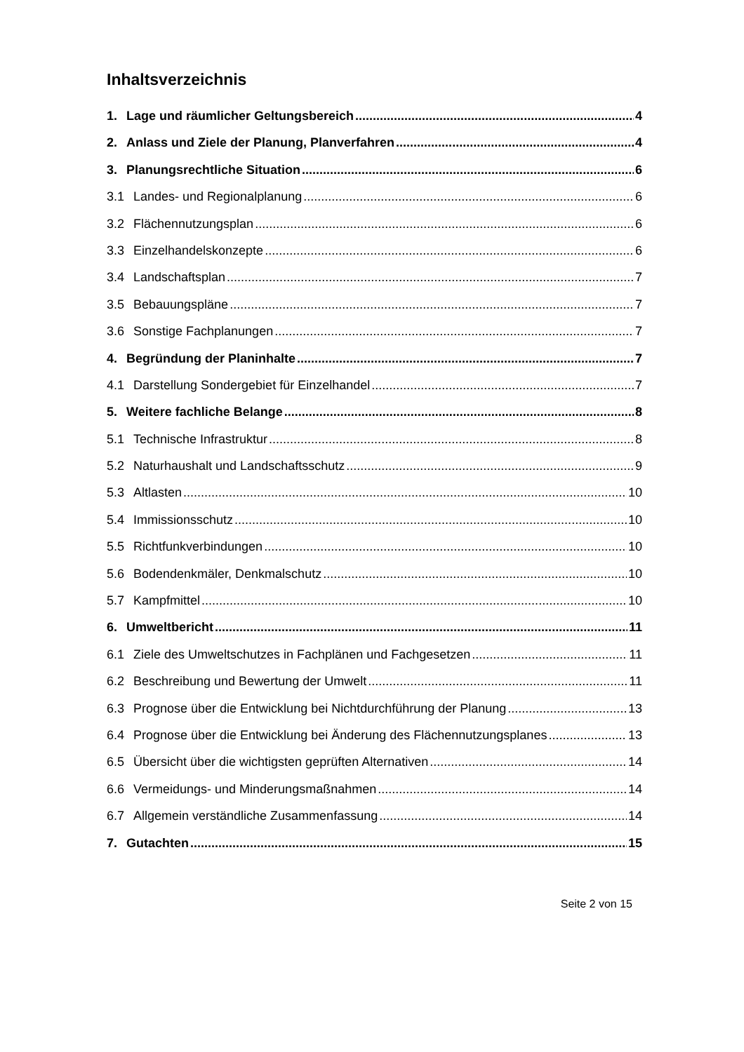Inhaltsverzeichnis
1. Lage und räumlicher Geltungsbereich 4
2. Anlass und Ziele der Planung, Planverfahren 4
3. Planungsrechtliche Situation 6
3.1 Landes- und Regionalplanung 6
3.2 Flächennutzungsplan 6
3.3 Einzelhandelskonzepte 6
3.4 Landschaftsplan 7
3.5 Bebauungspläne 7
3.6 Sonstige Fachplanungen 7
4. Begründung der Planinhalte 7
4.1 Darstellung Sondergebiet für Einzelhandel 7
5. Weitere fachliche Belange 8
5.1 Technische Infrastruktur 8
5.2 Naturhaushalt und Landschaftsschutz 9
5.3 Altlasten 10
5.4 Immissionsschutz 10
5.5 Richtfunkverbindungen 10
5.6 Bodendenkmäler, Denkmalschutz 10
5.7 Kampfmittel 10
6. Umweltbericht 11
6.1 Ziele des Umweltschutzes in Fachplänen und Fachgesetzen 11
6.2 Beschreibung und Bewertung der Umwelt 11
6.3 Prognose über die Entwicklung bei Nichtdurchführung der Planung 13
6.4 Prognose über die Entwicklung bei Änderung des Flächennutzungsplanes 13
6.5 Übersicht über die wichtigsten geprüften Alternativen 14
6.6 Vermeidungs- und Minderungsmaßnahmen 14
6.7 Allgemein verständliche Zusammenfassung 14
7. Gutachten 15
Seite 2 von 15